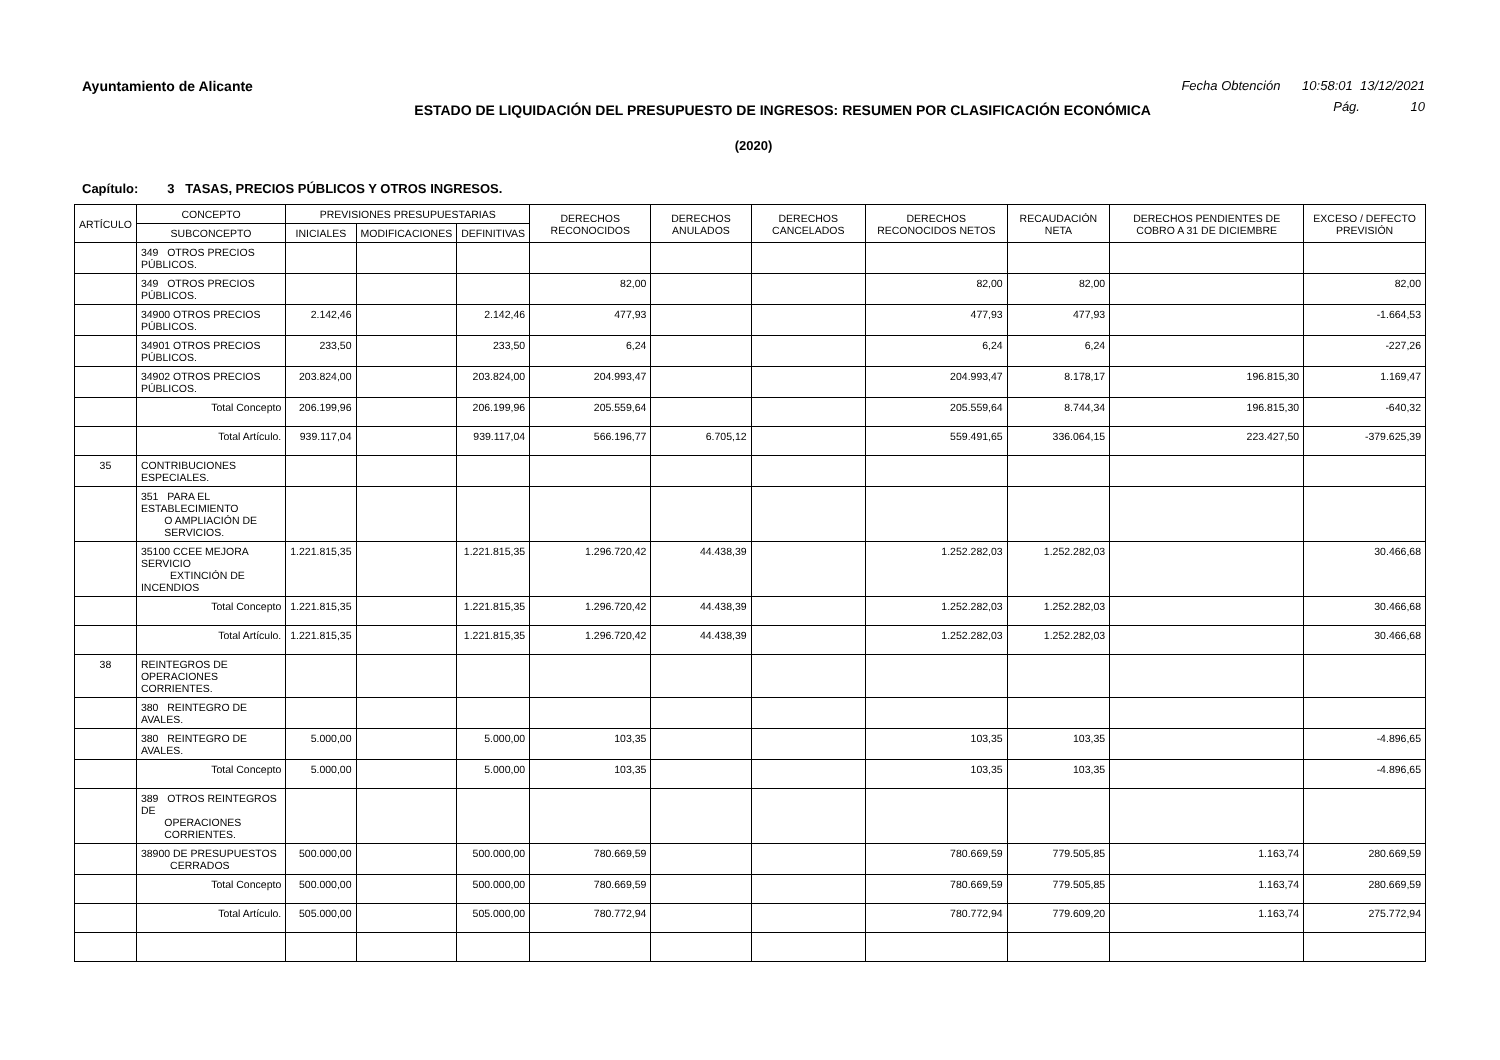Ayuntamiento de Alicante Fecha Obtención 10:58:01 13/12/2021
ESTADO DE LIQUIDACIÓN DEL PRESUPUESTO DE INGRESOS: RESUMEN POR CLASIFICACIÓN ECONÓMICA
Pág. 10
(2020)
Capítulo: 3 TASAS, PRECIOS PÚBLICOS Y OTROS INGRESOS.
| ARTÍCULO | CONCEPTO | PREVISIONES PRESUPUESTARIAS | | | DERECHOS RECONOCIDOS | DERECHOS ANULADOS | DERECHOS CANCELADOS | DERECHOS RECONOCIDOS NETOS | RECAUDACIÓN NETA | DERECHOS PENDIENTES DE COBRO A 31 DE DICIEMBRE | EXCESO / DEFECTO PREVISIÓN |
| --- | --- | --- | --- | --- | --- | --- | --- | --- | --- | --- | --- |
| | SUBCONCEPTO | INICIALES | MODIFICACIONES | DEFINITIVAS | | | | | | | |
| | 349 OTROS PRECIOS PÚBLICOS. | | | | | | | | | | |
| | 349 OTROS PRECIOS PÚBLICOS. | | | | 82,00 | | | 82,00 | 82,00 | | 82,00 |
| | 34900 OTROS PRECIOS PÚBLICOS. | 2.142,46 | | 2.142,46 | 477,93 | | | 477,93 | 477,93 | | -1.664,53 |
| | 34901 OTROS PRECIOS PÚBLICOS. | 233,50 | | 233,50 | 6,24 | | | 6,24 | 6,24 | | -227,26 |
| | 34902 OTROS PRECIOS PÚBLICOS. | 203.824,00 | | 203.824,00 | 204.993,47 | | | 204.993,47 | 8.178,17 | 196.815,30 | 1.169,47 |
| | Total Concepto | 206.199,96 | | 206.199,96 | 205.559,64 | | | 205.559,64 | 8.744,34 | 196.815,30 | -640,32 |
| | Total Artículo. | 939.117,04 | | 939.117,04 | 566.196,77 | 6.705,12 | | 559.491,65 | 336.064,15 | 223.427,50 | -379.625,39 |
| 35 | CONTRIBUCIONES ESPECIALES. | | | | | | | | | | |
| | 351 PARA EL ESTABLECIMIENTO O AMPLIACIÓN DE SERVICIOS. | | | | | | | | | | |
| | 35100 CCEE MEJORA SERVICIO EXTINCIÓN DE INCENDIOS | 1.221.815,35 | | 1.221.815,35 | 1.296.720,42 | 44.438,39 | | 1.252.282,03 | 1.252.282,03 | | 30.466,68 |
| | Total Concepto | 1.221.815,35 | | 1.221.815,35 | 1.296.720,42 | 44.438,39 | | 1.252.282,03 | 1.252.282,03 | | 30.466,68 |
| | Total Artículo. | 1.221.815,35 | | 1.221.815,35 | 1.296.720,42 | 44.438,39 | | 1.252.282,03 | 1.252.282,03 | | 30.466,68 |
| 38 | REINTEGROS DE OPERACIONES CORRIENTES. | | | | | | | | | | |
| | 380 REINTEGRO DE AVALES. | | | | | | | | | | |
| | 380 REINTEGRO DE AVALES. | 5.000,00 | | 5.000,00 | 103,35 | | | 103,35 | 103,35 | | -4.896,65 |
| | Total Concepto | 5.000,00 | | 5.000,00 | 103,35 | | | 103,35 | 103,35 | | -4.896,65 |
| | 389 OTROS REINTEGROS DE OPERACIONES CORRIENTES. | | | | | | | | | | |
| | 38900 DE PRESUPUESTOS CERRADOS | 500.000,00 | | 500.000,00 | 780.669,59 | | | 780.669,59 | 779.505,85 | 1.163,74 | 280.669,59 |
| | Total Concepto | 500.000,00 | | 500.000,00 | 780.669,59 | | | 780.669,59 | 779.505,85 | 1.163,74 | 280.669,59 |
| | Total Artículo. | 505.000,00 | | 505.000,00 | 780.772,94 | | | 780.772,94 | 779.609,20 | 1.163,74 | 275.772,94 |